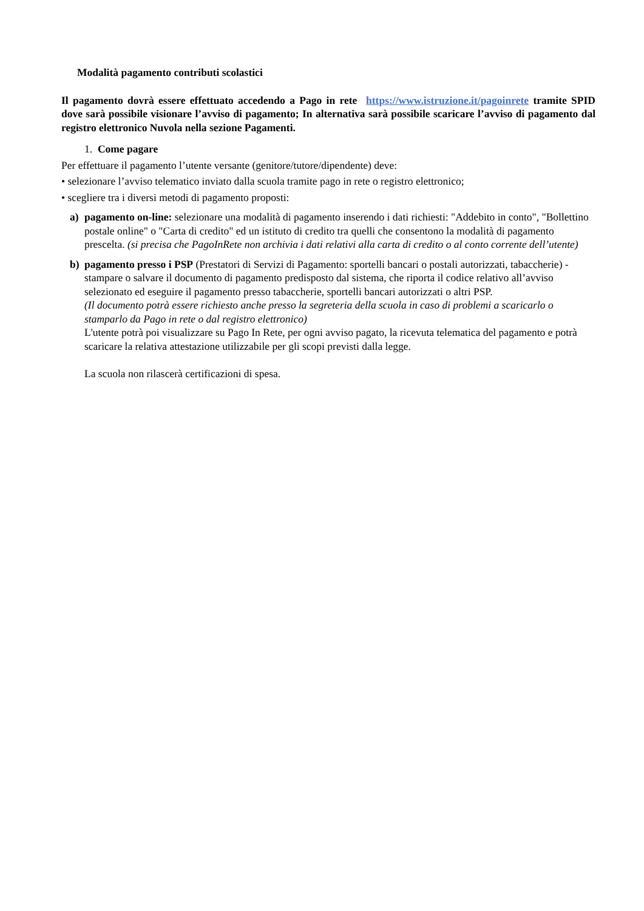Modalità pagamento contributi scolastici
Il pagamento dovrà essere effettuato accedendo a Pago in rete https://www.istruzione.it/pagoinrete tramite SPID dove sarà possibile visionare l’avviso di pagamento; In alternativa sarà possibile scaricare l’avviso di pagamento dal registro elettronico Nuvola nella sezione Pagamenti.
1. Come pagare
Per effettuare il pagamento l’utente versante (genitore/tutore/dipendente) deve:
• selezionare l’avviso telematico inviato dalla scuola tramite pago in rete o registro elettronico;
• scegliere tra i diversi metodi di pagamento proposti:
a) pagamento on-line: selezionare una modalità di pagamento inserendo i dati richiesti: "Addebito in conto", "Bollettino postale online" o "Carta di credito" ed un istituto di credito tra quelli che consentono la modalità di pagamento prescelta. (si precisa che PagoInRete non archivia i dati relativi alla carta di credito o al conto corrente dell’utente)
b) pagamento presso i PSP (Prestatori di Servizi di Pagamento: sportelli bancari o postali autorizzati, tabaccherie) - stampare o salvare il documento di pagamento predisposto dal sistema, che riporta il codice relativo all’avviso selezionato ed eseguire il pagamento presso tabaccherie, sportelli bancari autorizzati o altri PSP.
(Il documento potrà essere richiesto anche presso la segreteria della scuola in caso di problemi a scaricarlo o stamparlo da Pago in rete o dal registro elettronico)
L'utente potrà poi visualizzare su Pago In Rete, per ogni avviso pagato, la ricevuta telematica del pagamento e potrà scaricare la relativa attestazione utilizzabile per gli scopi previsti dalla legge.
La scuola non rilascerà certificazioni di spesa.